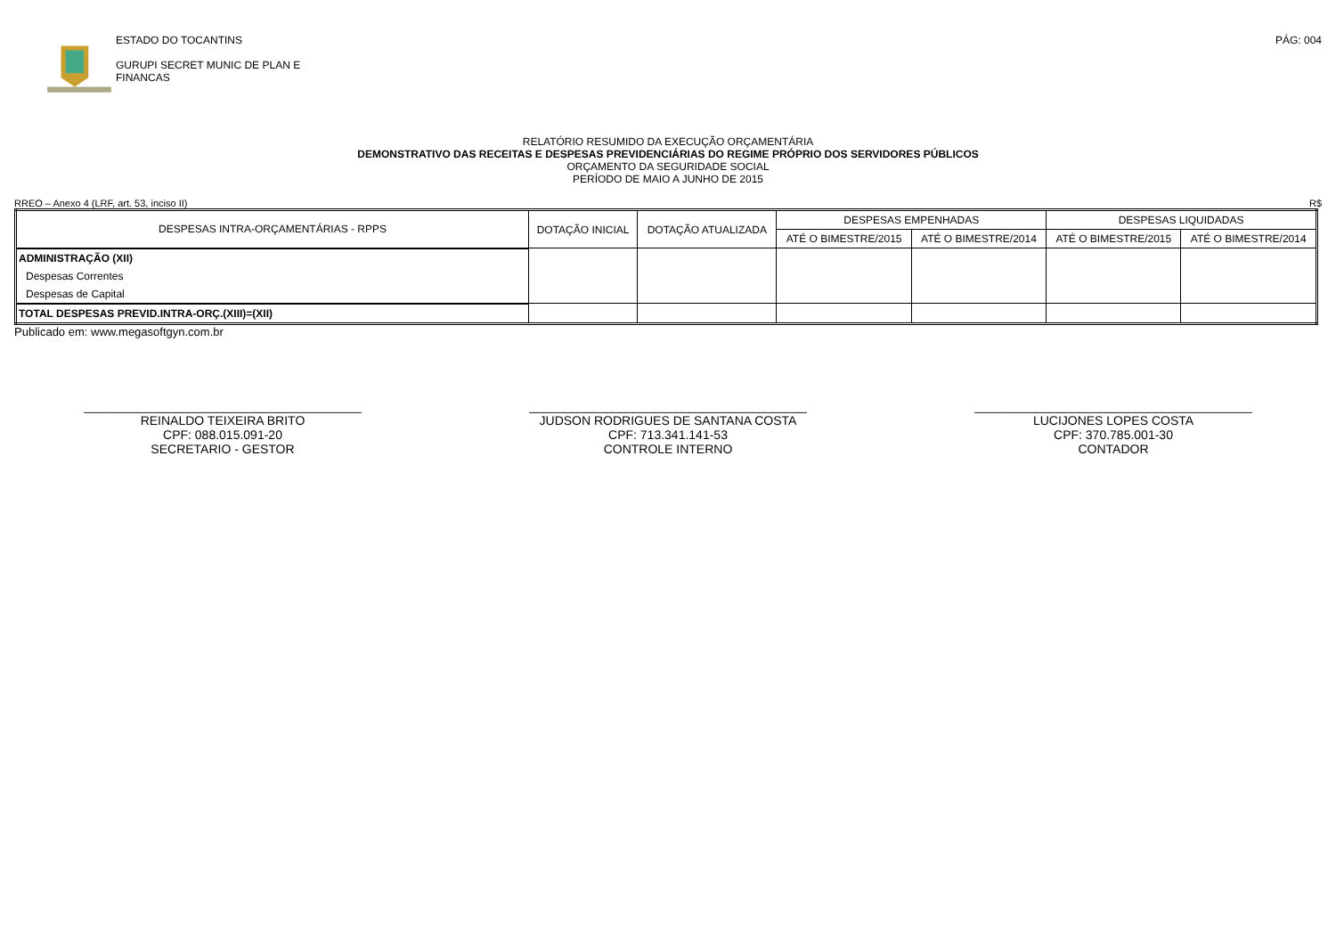ESTADO DO TOCANTINS
GURUPI SECRET MUNIC DE PLAN E
FINANCAS
PÁG: 004
RELATÓRIO RESUMIDO DA EXECUÇÃO ORÇAMENTÁRIA
DEMONSTRATIVO DAS RECEITAS E DESPESAS PREVIDENCIÁRIAS DO REGIME PRÓPRIO DOS SERVIDORES PÚBLICOS
ORÇAMENTO DA SEGURIDADE SOCIAL
PERÍODO DE MAIO A JUNHO DE 2015
RREO – Anexo 4 (LRF, art. 53, inciso II) R$
| DESPESAS INTRA-ORÇAMENTÁRIAS - RPPS | DOTAÇÃO INICIAL | DOTAÇÃO ATUALIZADA | DESPESAS EMPENHADAS | | DESPESAS LIQUIDADAS | |
| --- | --- | --- | --- | --- | --- | --- |
| | | | ATÉ O BIMESTRE/2015 | ATÉ O BIMESTRE/2014 | ATÉ O BIMESTRE/2015 | ATÉ O BIMESTRE/2014 |
| ADMINISTRAÇÃO (XII) | | | | | | |
| Despesas Correntes | | | | | | |
| Despesas de Capital | | | | | | |
| TOTAL DESPESAS PREVID.INTRA-ORÇ.(XIII)=(XII) | | | | | | |
Publicado em: www.megasoftgyn.com.br
________________________________________
REINALDO TEIXEIRA BRITO
CPF: 088.015.091-20
SECRETARIO - GESTOR
________________________________________
JUDSON RODRIGUES DE SANTANA COSTA
CPF: 713.341.141-53
CONTROLE INTERNO
________________________________________
LUCIJONES LOPES COSTA
CPF: 370.785.001-30
CONTADOR